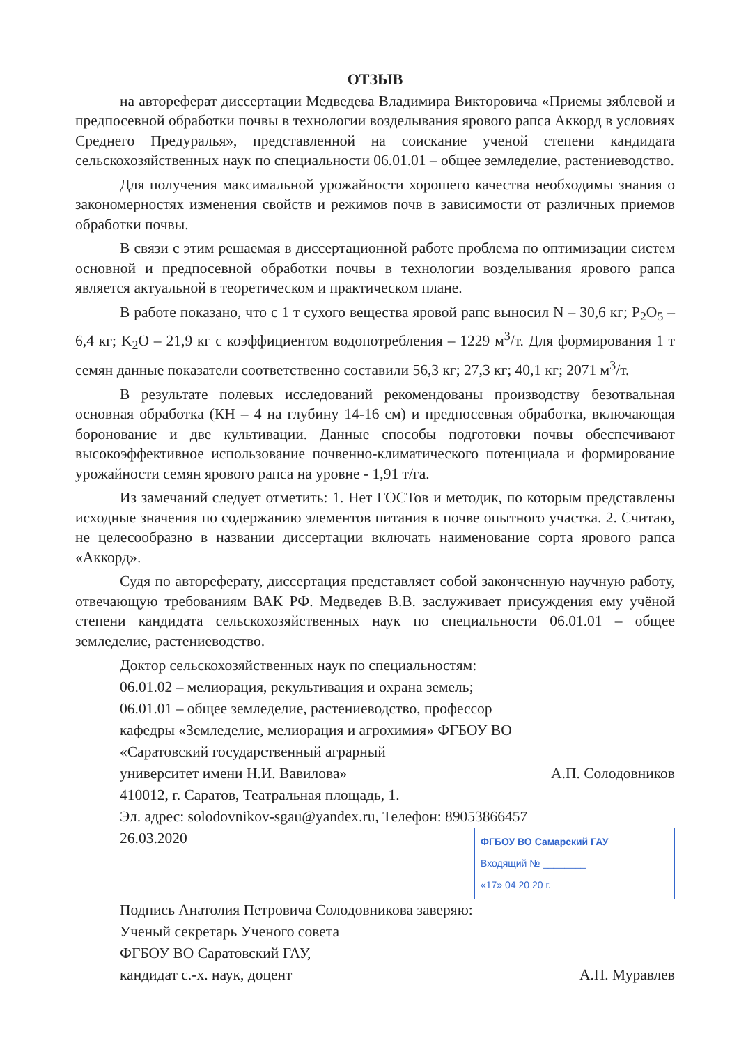ОТЗЫВ
на автореферат диссертации Медведева Владимира Викторовича «Приемы зяблевой и предпосевной обработки почвы в технологии возделывания ярового рапса Аккорд в условиях Среднего Предуралья», представленной на соискание ученой степени кандидата сельскохозяйственных наук по специальности 06.01.01 – общее земледелие, растениеводство.
Для получения максимальной урожайности хорошего качества необходимы знания о закономерностях изменения свойств и режимов почв в зависимости от различных приемов обработки почвы.
В связи с этим решаемая в диссертационной работе проблема по оптимизации систем основной и предпосевной обработки почвы в технологии возделывания ярового рапса является актуальной в теоретическом и практическом плане.
В работе показано, что с 1 т сухого вещества яровой рапс выносил N – 30,6 кг; P<sub>2</sub>O<sub>5</sub> – 6,4 кг; K<sub>2</sub>O – 21,9 кг с коэффициентом водопотребления – 1229 м<sup>3</sup>/т. Для формирования 1 т семян данные показатели соответственно составили 56,3 кг; 27,3 кг; 40,1 кг; 2071 м<sup>3</sup>/т.
В результате полевых исследований рекомендованы производству безотвальная основная обработка (КН – 4 на глубину 14-16 см) и предпосевная обработка, включающая боронование и две культивации. Данные способы подготовки почвы обеспечивают высокоэффективное использование почвенно-климатического потенциала и формирование урожайности семян ярового рапса на уровне - 1,91 т/га.
Из замечаний следует отметить: 1. Нет ГОСТов и методик, по которым представлены исходные значения по содержанию элементов питания в почве опытного участка. 2. Считаю, не целесообразно в названии диссертации включать наименование сорта ярового рапса «Аккорд».
Судя по автореферату, диссертация представляет собой законченную научную работу, отвечающую требованиям ВАК РФ. Медведев В.В. заслуживает присуждения ему учёной степени кандидата сельскохозяйственных наук по специальности 06.01.01 – общее земледелие, растениеводство.
Доктор сельскохозяйственных наук по специальностям:
06.01.02 – мелиорация, рекультивация и охрана земель;
06.01.01 – общее земледелие, растениеводство, профессор
кафедры «Земледелие, мелиорация и агрохимия» ФГБОУ ВО
«Саратовский государственный аграрный
университет имени Н.И. Вавилова» А.П. Солодовников
410012, г. Саратов, Театральная площадь, 1.
Эл. адрес: solodovnikov-sgau@yandex.ru, Телефон: 89053866457
26.03.2020
ФГБОУ ВО Самарский ГАУ
Входящий № ________
«17» 04 20 20 г.
Подпись Анатолия Петровича Солодовникова заверяю:
Ученый секретарь Ученого совета
ФГБОУ ВО Саратовский ГАУ,
кандидат с.-х. наук, доцент А.П. Муравлев